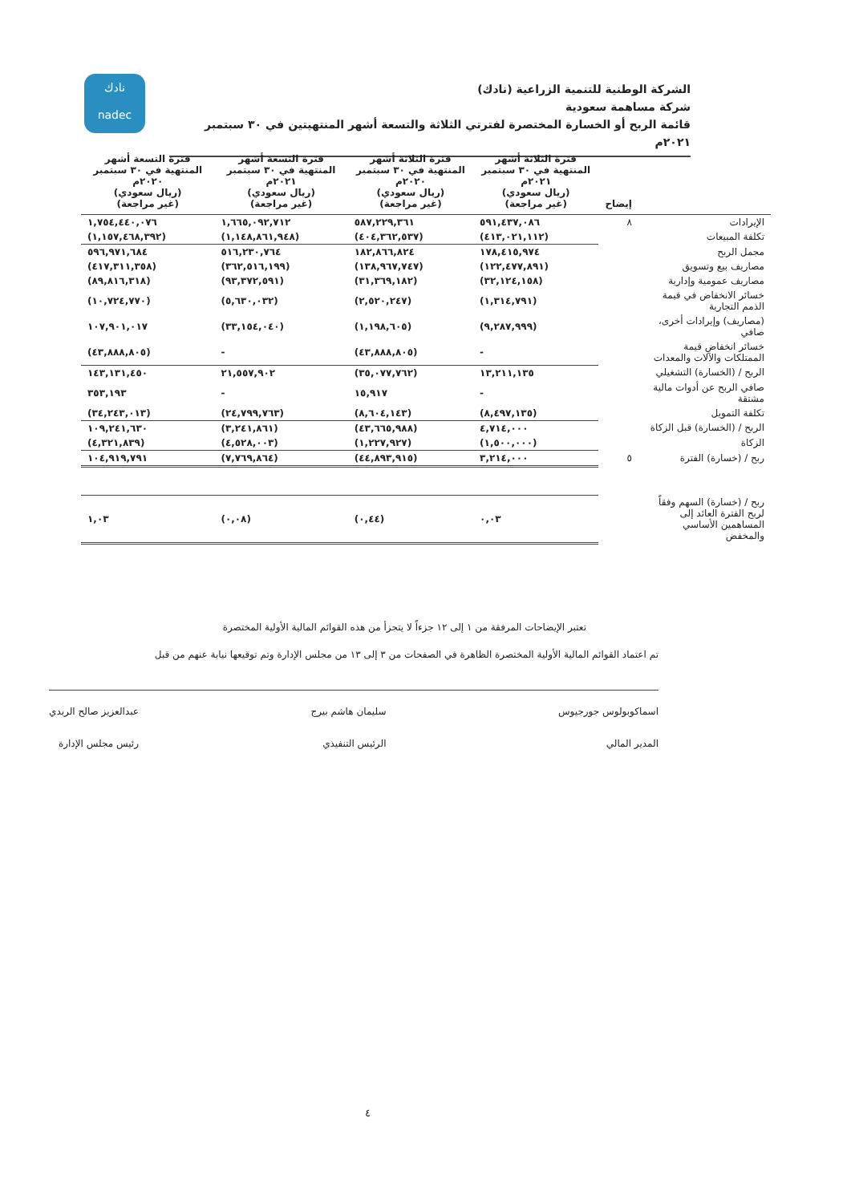نادك
nadec
الشركة الوطنية للتنمية الزراعية (نادك)
شركة مساهمة سعودية
قائمة الربح أو الخسارة المختصرة لفترتي الثلاثة والتسعة أشهر المنتهيتين في ٣٠ سبتمبر ٢٠٢١م
| | إيضاح | فترة الثلاثة أشهر المنتهية في ٣٠ سبتمبر ٢٠٢١م (ريال سعودي) (غير مراجعة) | فترة الثلاثة أشهر المنتهية في ٣٠ سبتمبر ٢٠٢٠م (ريال سعودي) (غير مراجعة) | فترة التسعة أشهر المنتهية في ٣٠ سبتمبر ٢٠٢١م (ريال سعودي) (غير مراجعة) | فترة التسعة أشهر المنتهية في ٣٠ سبتمبر ٢٠٢٠م (ريال سعودي) (غير مراجعة) |
| --- | --- | --- | --- | --- | --- |
| الإيرادات | ٨ | ٥٩١,٤٣٧,٠٨٦ | ٥٨٧,٢٢٩,٣٦١ | ١,٦٦٥,٠٩٢,٧١٢ | ١,٧٥٤,٤٤٠,٠٧٦ |
| تكلفة المبيعات | | (٤١٣,٠٢١,١١٢) | (٤٠٤,٣٦٢,٥٣٧) | (١,١٤٨,٨٦١,٩٤٨) | (١,١٥٧,٤٦٨,٣٩٢) |
| مجمل الربح | | ١٧٨,٤١٥,٩٧٤ | ١٨٢,٨٦٦,٨٢٤ | ٥١٦,٢٣٠,٧٦٤ | ٥٩٦,٩٧١,٦٨٤ |
| مصاريف بيع وتسويق | | (١٢٢,٤٧٧,٨٩١) | (١٣٨,٩٦٧,٧٤٧) | (٣٦٢,٥١٦,١٩٩) | (٤١٧,٣١١,٣٥٨) |
| مصاريف عمومية وإدارية | | (٣٢,١٢٤,١٥٨) | (٣١,٣٦٩,١٨٢) | (٩٣,٣٧٢,٥٩١) | (٨٩,٨١٦,٣١٨) |
| خسائر الانخفاض في قيمة الذمم التجارية | | (١,٣١٤,٧٩١) | (٢,٥٢٠,٢٤٧) | (٥,٦٣٠,٠٣٢) | (١٠,٧٢٤,٧٧٠) |
| (مصاريف) وإيرادات أخرى، صافي | | (٩,٢٨٧,٩٩٩) | (١,١٩٨,٦٠٥) | (٣٣,١٥٤,٠٤٠) | ١٠٧,٩٠١,٠١٧ |
| خسائر انخفاض قيمة الممتلكات والآلات والمعدات | | - | (٤٣,٨٨٨,٨٠٥) | - | (٤٣,٨٨٨,٨٠٥) |
| الربح / (الخسارة) التشغيلي | | ١٣,٢١١,١٣٥ | (٣٥,٠٧٧,٧٦٢) | ٢١,٥٥٧,٩٠٢ | ١٤٣,١٣١,٤٥٠ |
| صافي الربح عن أدوات مالية مشتقة | | - | ١٥,٩١٧ | - | ٣٥٣,١٩٣ |
| تكلفة التمويل | | (٨,٤٩٧,١٣٥) | (٨,٦٠٤,١٤٣) | (٢٤,٧٩٩,٧٦٣) | (٣٤,٢٤٣,٠١٣) |
| الربح / (الخسارة) قبل الزكاة | | ٤,٧١٤,٠٠٠ | (٤٣,٦٦٥,٩٨٨) | (٣,٢٤١,٨٦١) | ١٠٩,٢٤١,٦٣٠ |
| الزكاة | | (١,٥٠٠,٠٠٠) | (١,٢٢٧,٩٢٧) | (٤,٥٢٨,٠٠٣) | (٤,٣٢١,٨٣٩) |
| ربح / (خسارة) الفترة | ٥ | ٣,٢١٤,٠٠٠ | (٤٤,٨٩٣,٩١٥) | (٧,٧٦٩,٨٦٤) | ١٠٤,٩١٩,٧٩١ |
| ربح / (خسارة) السهم وفقاً لربح الفترة العائد إلى المساهمين الأساسي والمخفض | | ٠,٠٣ | (٠,٤٤) | (٠,٠٨) | ١,٠٣ |
تعتبر الإيضاحات المرفقة من ١ إلى ١٢ جزءاً لا يتجزأ من هذه القوائم المالية الأولية المختصرة
تم اعتماد القوائم المالية الأولية المختصرة الظاهرة في الصفحات من ٣ إلى ١٣ من مجلس الإدارة وتم توقيعها نيابة عنهم من قبل
اسماكوبولوس جورجيوس
المدير المالي
سليمان هاشم بيرج
الرئيس التنفيذي
عبدالعزيز صالح الربدي
رئيس مجلس الإدارة
٤